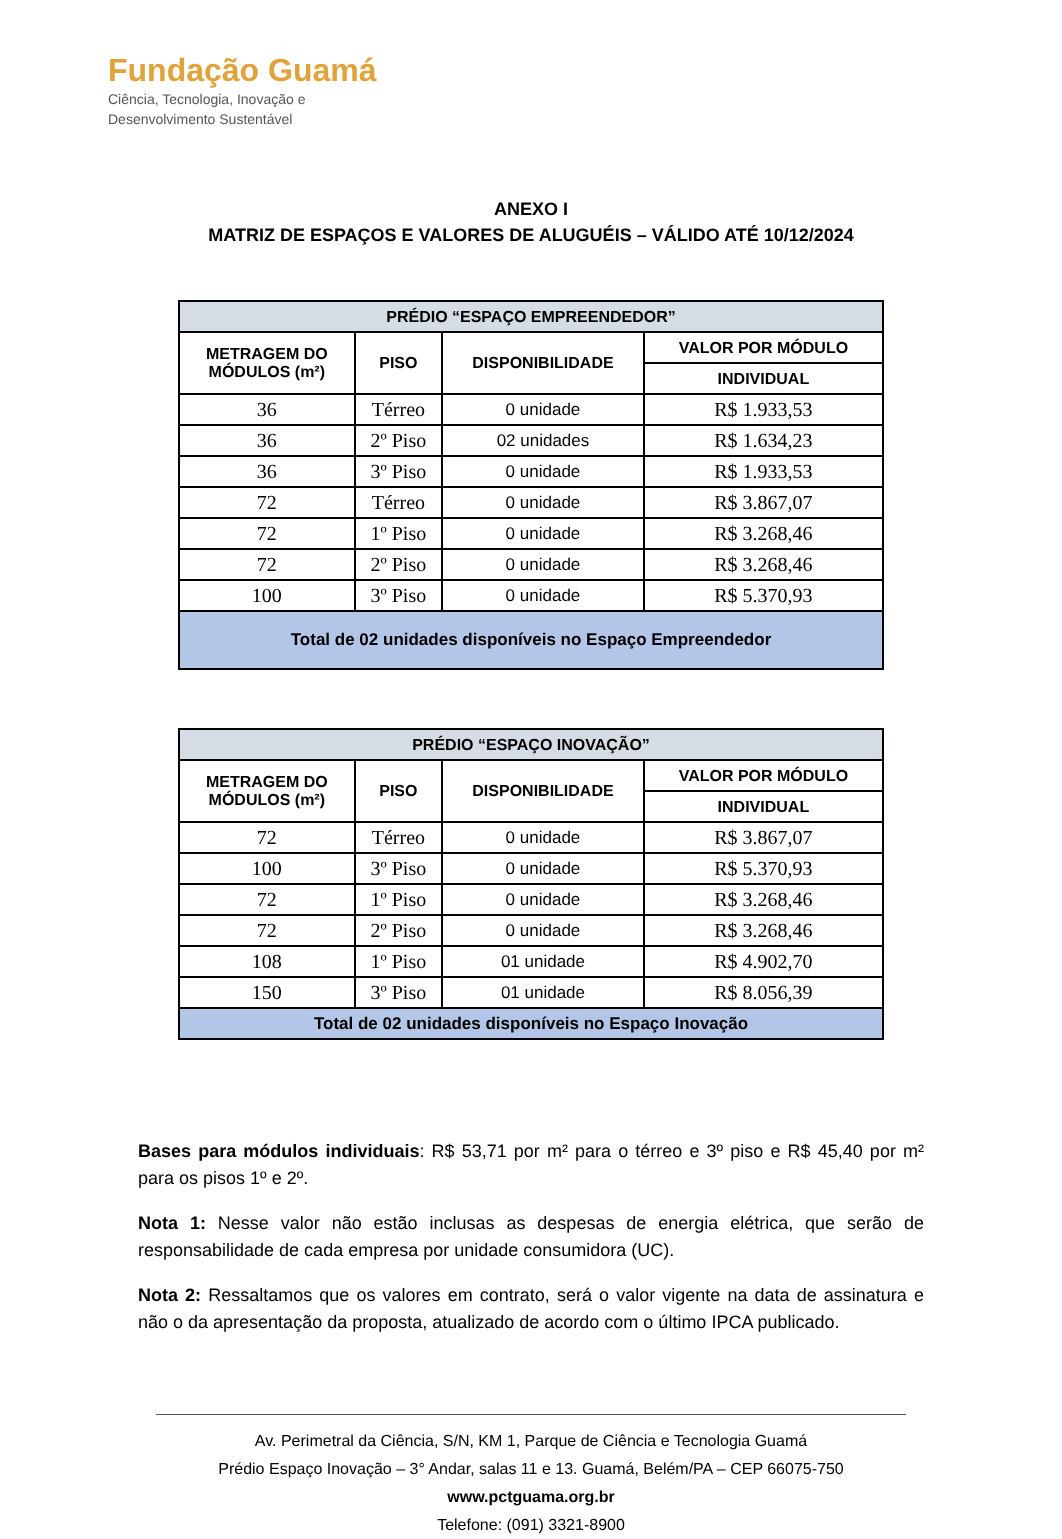Fundação Guamá
Ciência, Tecnologia, Inovação e
Desenvolvimento Sustentável
ANEXO I
MATRIZ DE ESPAÇOS E VALORES DE ALUGUÉIS – VÁLIDO ATÉ 10/12/2024
| PRÉDIO “ESPAÇO EMPREENDEDOR” | | | |
| --- | --- | --- | --- |
| METRAGEM DO MÓDULOS (m²) | PISO | DISPONIBILIDADE | VALOR POR MÓDULO |
| | | | INDIVIDUAL |
| 36 | Térreo | 0 unidade | R$ 1.933,53 |
| 36 | 2º Piso | 02 unidades | R$ 1.634,23 |
| 36 | 3º Piso | 0 unidade | R$ 1.933,53 |
| 72 | Térreo | 0 unidade | R$ 3.867,07 |
| 72 | 1º Piso | 0 unidade | R$ 3.268,46 |
| 72 | 2º Piso | 0 unidade | R$ 3.268,46 |
| 100 | 3º Piso | 0 unidade | R$ 5.370,93 |
| Total de 02 unidades disponíveis no Espaço Empreendedor | | | |
| PRÉDIO “ESPAÇO INOVAÇÃO” | | | |
| --- | --- | --- | --- |
| METRAGEM DO MÓDULOS (m²) | PISO | DISPONIBILIDADE | VALOR POR MÓDULO |
| | | | INDIVIDUAL |
| 72 | Térreo | 0 unidade | R$ 3.867,07 |
| 100 | 3º Piso | 0 unidade | R$ 5.370,93 |
| 72 | 1º Piso | 0 unidade | R$ 3.268,46 |
| 72 | 2º Piso | 0 unidade | R$ 3.268,46 |
| 108 | 1º Piso | 01 unidade | R$ 4.902,70 |
| 150 | 3º Piso | 01 unidade | R$ 8.056,39 |
| Total de 02 unidades disponíveis no Espaço Inovação | | | |
Bases para módulos individuais: R$ 53,71 por m² para o térreo e 3º piso e R$ 45,40 por m² para os pisos 1º e 2º.
Nota 1: Nesse valor não estão inclusas as despesas de energia elétrica, que serão de responsabilidade de cada empresa por unidade consumidora (UC).
Nota 2: Ressaltamos que os valores em contrato, será o valor vigente na data de assinatura e não o da apresentação da proposta, atualizado de acordo com o último IPCA publicado.
Av. Perimetral da Ciência, S/N, KM 1, Parque de Ciência e Tecnologia Guamá
Prédio Espaço Inovação – 3° Andar, salas 11 e 13. Guamá, Belém/PA – CEP 66075-750
www.pctguama.org.br
Telefone: (091) 3321-8900